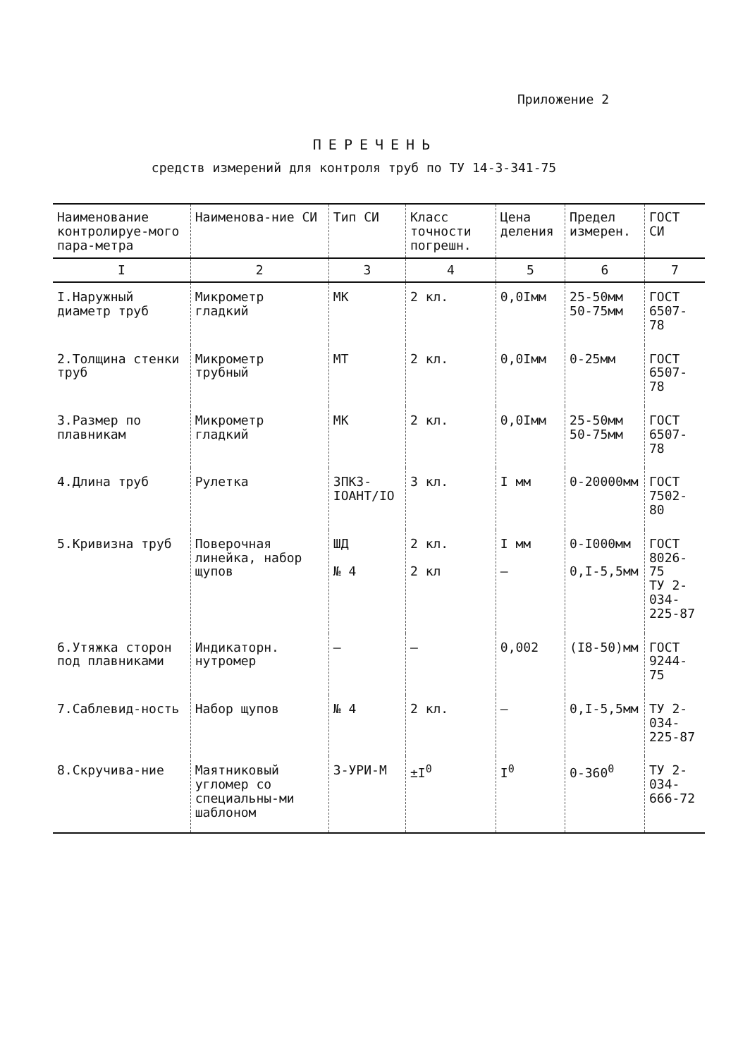Приложение 2
ПЕРЕЧЕНЬ
средств измерений для контроля труб по ТУ 14-3-341-75
| Наименование контролируе-мого пара-метра | Наименова-ние СИ | Тип СИ | Класс точности погрешн. | Цена деления | Предел измерен. | ГОСТ СИ |
| --- | --- | --- | --- | --- | --- | --- |
| I | 2 | 3 | 4 | 5 | 6 | 7 |
| I.Наружный диаметр труб | Микрометр гладкий | МК | 2 кл. | 0,0Iмм | 25-50мм 50-75мм | ГОСТ 6507-78 |
| 2.Толщина стенки труб | Микрометр трубный | МТ | 2 кл. | 0,0Iмм | 0-25мм | ГОСТ 6507-78 |
| 3.Размер по плавникам | Микрометр гладкий | МК | 2 кл. | 0,0Iмм | 25-50мм 50-75мм | ГОСТ 6507-78 |
| 4.Длина труб | Рулетка | ЗПКЗ-IОАНТ/IО | 3 кл. | I мм | 0-20000мм | ГОСТ 7502-80 |
| 5.Кривизна труб | Поверочная линейка, набор щупов | ШД № 4 | 2 кл. 2 кл | I мм – | 0-I000мм 0,I-5,5мм | ГОСТ 8026-75 ТУ 2-034-225-87 |
| 6.Утяжка сторон под плавниками | Индикаторн. нутромер | – | – | 0,002 | (I8-50)мм | ГОСТ 9244-75 |
| 7.Саблевид-ность | Набор щупов | № 4 | 2 кл. | – | 0,I-5,5мм | ТУ 2-034-225-87 |
| 8.Скручива-ние | Маятниковый угломер со специальны-ми шаблоном | 3-УРИ-М | ±I<sup>0</sup> | I<sup>0</sup> | 0-360<sup>0</sup> | ТУ 2-034-666-72 |